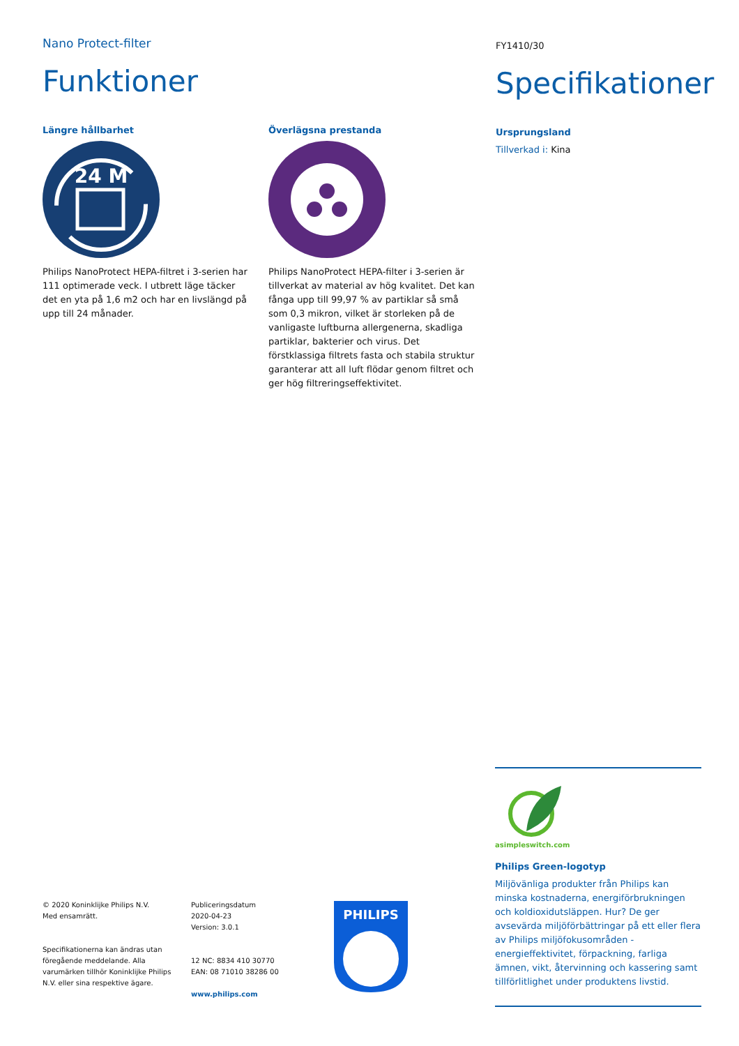Nano Protect-filter
Funktioner
Längre hållbarhet
24 M
Philips NanoProtect HEPA-filtret i 3-serien har 111 optimerade veck. I utbrett läge täcker det en yta på 1,6 m2 och har en livslängd på upp till 24 månader.
Överlägsna prestanda
Philips NanoProtect HEPA-filter i 3-serien är tillverkat av material av hög kvalitet. Det kan fånga upp till 99,97 % av partiklar så små som 0,3 mikron, vilket är storleken på de vanligaste luftburna allergenerna, skadliga partiklar, bakterier och virus. Det förstklassiga filtrets fasta och stabila struktur garanterar att all luft flödar genom filtret och ger hög filtreringseffektivitet.
FY1410/30
Specifikationer
Ursprungsland
Tillverkad i: Kina
© 2020 Koninklijke Philips N.V.
Med ensamrätt.
Specifikationerna kan ändras utan föregående meddelande. Alla varumärken tillhör Koninklijke Philips N.V. eller sina respektive ägare.
Publiceringsdatum
2020-04-23
Version: 3.0.1
12 NC: 8834 410 30770
EAN: 08 71010 38286 00
www.philips.com
PHILIPS
asimpleswitch.com
Philips Green-logotyp
Miljövänliga produkter från Philips kan minska kostnaderna, energiförbrukningen och koldioxidutsläppen. Hur? De ger avsevärda miljöförbättringar på ett eller flera av Philips miljöfokusområden - energieffektivitet, förpackning, farliga ämnen, vikt, återvinning och kassering samt tillförlitlighet under produktens livstid.